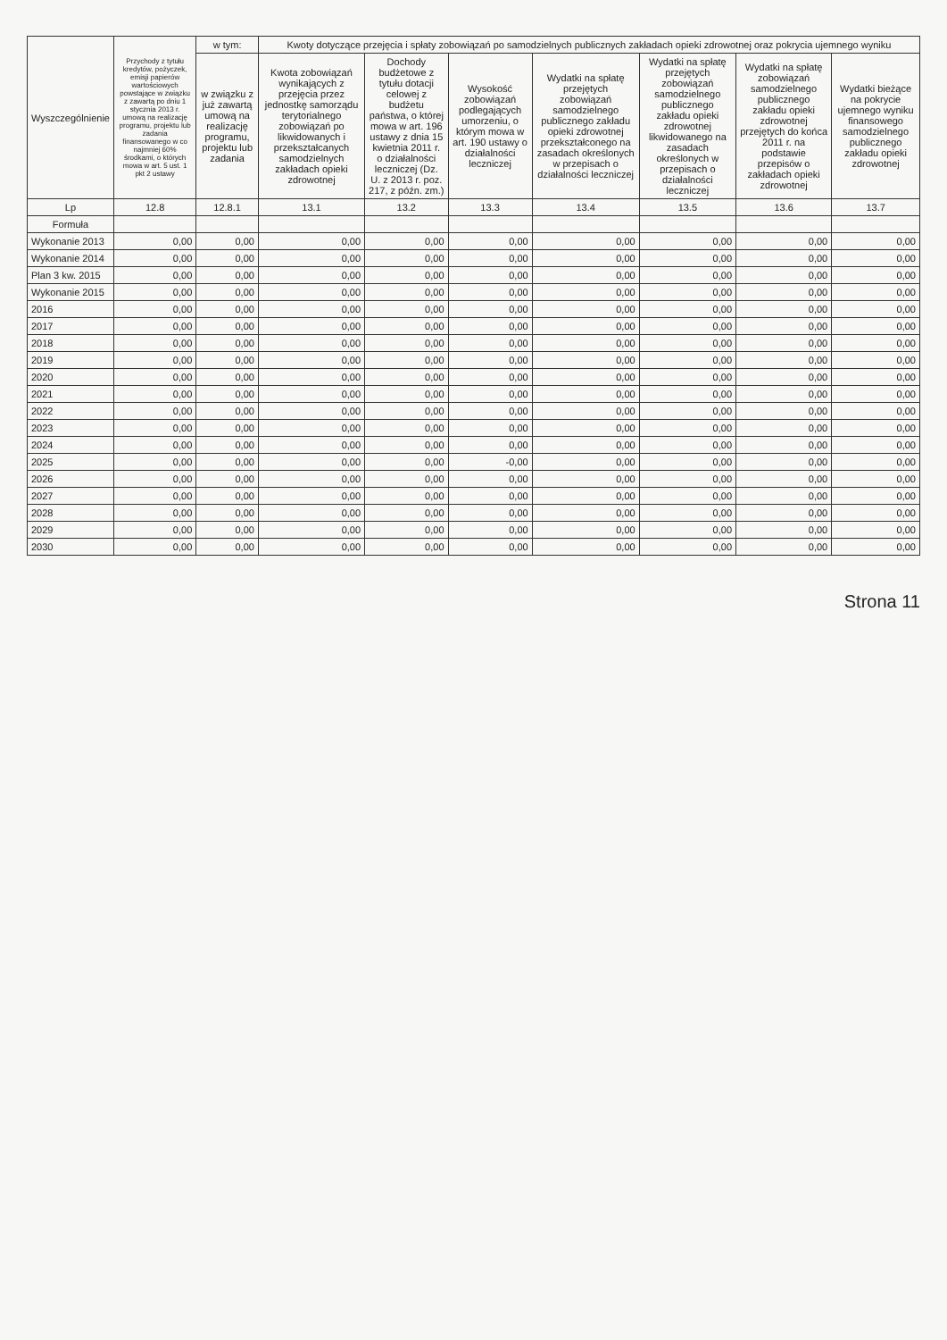| Wyszczególnienie | Przychody z tytułu kredytów, pożyczek, emisji papierów wartościowych powstające w związku z zawartą po dniu 1 stycznia 2013 r. umową na realizację programu, projektu lub zadania finansowanego w co najmniej 60% środkami, o których mowa w art. 5 ust. 1 pkt 2 ustawy | w tym: | Kwoty dotyczące przejęcia i spłaty zobowiązań po samodzielnych publicznych zakładach opieki zdrowotnej oraz pokrycia ujemnego wyniku | | | | | | |
| --- | --- | --- | --- | --- | --- | --- | --- | --- | --- |
| | | w związku z już zawartą umową na realizację programu, projektu lub zadania | Kwota zobowiązań wynikających z przejęcia przez jednostkę samorządu terytorialnego zobowiązań po likwidowanych i przekształcanych samodzielnych zakładach opieki zdrowotnej | Dochody budżetowe z tytułu dotacji celowej z budżetu państwa, o której mowa w art. 196 ustawy z dnia 15 kwietnia 2011 r. o działalności leczniczej (Dz. U. z 2013 r. poz. 217, z późn. zm.) | Wysokość zobowiązań podlegających umorzeniu, o którym mowa w art. 190 ustawy o działalności leczniczej | Wydatki na spłatę przejętych zobowiązań samodzielnego publicznego zakładu opieki zdrowotnej przekształconego na zasadach określonych w przepisach o działalności leczniczej | Wydatki na spłatę przejętych zobowiązań samodzielnego publicznego zakładu opieki zdrowotnej likwidowanego na zasadach określonych w przepisach o działalności leczniczej | Wydatki na spłatę zobowiązań samodzielnego publicznego zakładu opieki zdrowotnej przejętych do końca 2011 r. na podstawie przepisów o zakładach opieki zdrowotnej | Wydatki bieżące na pokrycie ujemnego wyniku finansowego samodzielnego publicznego zakładu opieki zdrowotnej |
| Lp | 12.8 | 12.8.1 | 13.1 | 13.2 | 13.3 | 13.4 | 13.5 | 13.6 | 13.7 |
| Formuła | | | | | | | | | |
| Wykonanie 2013 | 0,00 | 0,00 | 0,00 | 0,00 | 0,00 | 0,00 | 0,00 | 0,00 | 0,00 |
| Wykonanie 2014 | 0,00 | 0,00 | 0,00 | 0,00 | 0,00 | 0,00 | 0,00 | 0,00 | 0,00 |
| Plan 3 kw. 2015 | 0,00 | 0,00 | 0,00 | 0,00 | 0,00 | 0,00 | 0,00 | 0,00 | 0,00 |
| Wykonanie 2015 | 0,00 | 0,00 | 0,00 | 0,00 | 0,00 | 0,00 | 0,00 | 0,00 | 0,00 |
| 2016 | 0,00 | 0,00 | 0,00 | 0,00 | 0,00 | 0,00 | 0,00 | 0,00 | 0,00 |
| 2017 | 0,00 | 0,00 | 0,00 | 0,00 | 0,00 | 0,00 | 0,00 | 0,00 | 0,00 |
| 2018 | 0,00 | 0,00 | 0,00 | 0,00 | 0,00 | 0,00 | 0,00 | 0,00 | 0,00 |
| 2019 | 0,00 | 0,00 | 0,00 | 0,00 | 0,00 | 0,00 | 0,00 | 0,00 | 0,00 |
| 2020 | 0,00 | 0,00 | 0,00 | 0,00 | 0,00 | 0,00 | 0,00 | 0,00 | 0,00 |
| 2021 | 0,00 | 0,00 | 0,00 | 0,00 | 0,00 | 0,00 | 0,00 | 0,00 | 0,00 |
| 2022 | 0,00 | 0,00 | 0,00 | 0,00 | 0,00 | 0,00 | 0,00 | 0,00 | 0,00 |
| 2023 | 0,00 | 0,00 | 0,00 | 0,00 | 0,00 | 0,00 | 0,00 | 0,00 | 0,00 |
| 2024 | 0,00 | 0,00 | 0,00 | 0,00 | 0,00 | 0,00 | 0,00 | 0,00 | 0,00 |
| 2025 | 0,00 | 0,00 | 0,00 | 0,00 | -0,00 | 0,00 | 0,00 | 0,00 | 0,00 |
| 2026 | 0,00 | 0,00 | 0,00 | 0,00 | 0,00 | 0,00 | 0,00 | 0,00 | 0,00 |
| 2027 | 0,00 | 0,00 | 0,00 | 0,00 | 0,00 | 0,00 | 0,00 | 0,00 | 0,00 |
| 2028 | 0,00 | 0,00 | 0,00 | 0,00 | 0,00 | 0,00 | 0,00 | 0,00 | 0,00 |
| 2029 | 0,00 | 0,00 | 0,00 | 0,00 | 0,00 | 0,00 | 0,00 | 0,00 | 0,00 |
| 2030 | 0,00 | 0,00 | 0,00 | 0,00 | 0,00 | 0,00 | 0,00 | 0,00 | 0,00 |
Strona 11